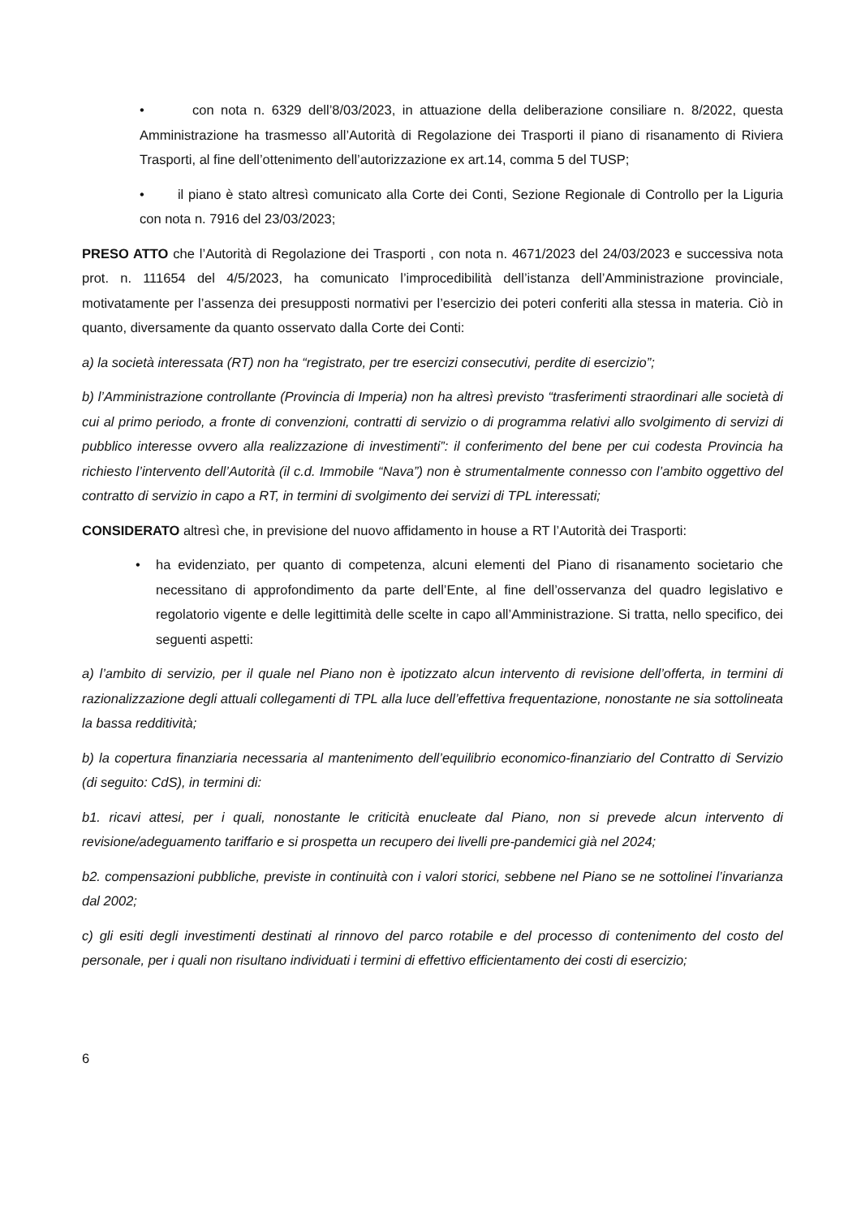• con nota n. 6329 dell’8/03/2023, in attuazione della deliberazione consiliare n. 8/2022, questa Amministrazione ha trasmesso all’Autorità di Regolazione dei Trasporti il piano di risanamento di Riviera Trasporti, al fine dell’ottenimento dell’autorizzazione ex art.14, comma 5 del TUSP;
• il piano è stato altresì comunicato alla Corte dei Conti, Sezione Regionale di Controllo per la Liguria con nota n. 7916 del 23/03/2023;
PRESO ATTO che l’Autorità di Regolazione dei Trasporti , con nota n. 4671/2023 del 24/03/2023 e successiva nota prot. n. 111654 del 4/5/2023, ha comunicato l’improcedibilità dell’istanza dell’Amministrazione provinciale, motivatamente per l’assenza dei presupposti normativi per l’esercizio dei poteri conferiti alla stessa in materia. Ciò in quanto, diversamente da quanto osservato dalla Corte dei Conti:
a) la società interessata (RT) non ha “registrato, per tre esercizi consecutivi, perdite di esercizio”;
b) l’Amministrazione controllante (Provincia di Imperia) non ha altresì previsto “trasferimenti straordinari alle società di cui al primo periodo, a fronte di convenzioni, contratti di servizio o di programma relativi allo svolgimento di servizi di pubblico interesse ovvero alla realizzazione di investimenti”: il conferimento del bene per cui codesta Provincia ha richiesto l’intervento dell’Autorità (il c.d. Immobile “Nava”) non è strumentalmente connesso con l’ambito oggettivo del contratto di servizio in capo a RT, in termini di svolgimento dei servizi di TPL interessati;
CONSIDERATO altresì che, in previsione del nuovo affidamento in house a RT l’Autorità dei Trasporti:
• ha evidenziato, per quanto di competenza, alcuni elementi del Piano di risanamento societario che necessitano di approfondimento da parte dell’Ente, al fine dell’osservanza del quadro legislativo e regolatorio vigente e delle legittimità delle scelte in capo all’Amministrazione. Si tratta, nello specifico, dei seguenti aspetti:
a) l’ambito di servizio, per il quale nel Piano non è ipotizzato alcun intervento di revisione dell’offerta, in termini di razionalizzazione degli attuali collegamenti di TPL alla luce dell’effettiva frequentazione, nonostante ne sia sottolineata la bassa redditività;
b) la copertura finanziaria necessaria al mantenimento dell’equilibrio economico-finanziario del Contratto di Servizio (di seguito: CdS), in termini di:
b1. ricavi attesi, per i quali, nonostante le criticità enucleate dal Piano, non si prevede alcun intervento di revisione/adeguamento tariffario e si prospetta un recupero dei livelli pre-pandemici già nel 2024;
b2. compensazioni pubbliche, previste in continuità con i valori storici, sebbene nel Piano se ne sottolinei l’invarianza dal 2002;
c) gli esiti degli investimenti destinati al rinnovo del parco rotabile e del processo di contenimento del costo del personale, per i quali non risultano individuati i termini di effettivo efficientamento dei costi di esercizio;
6